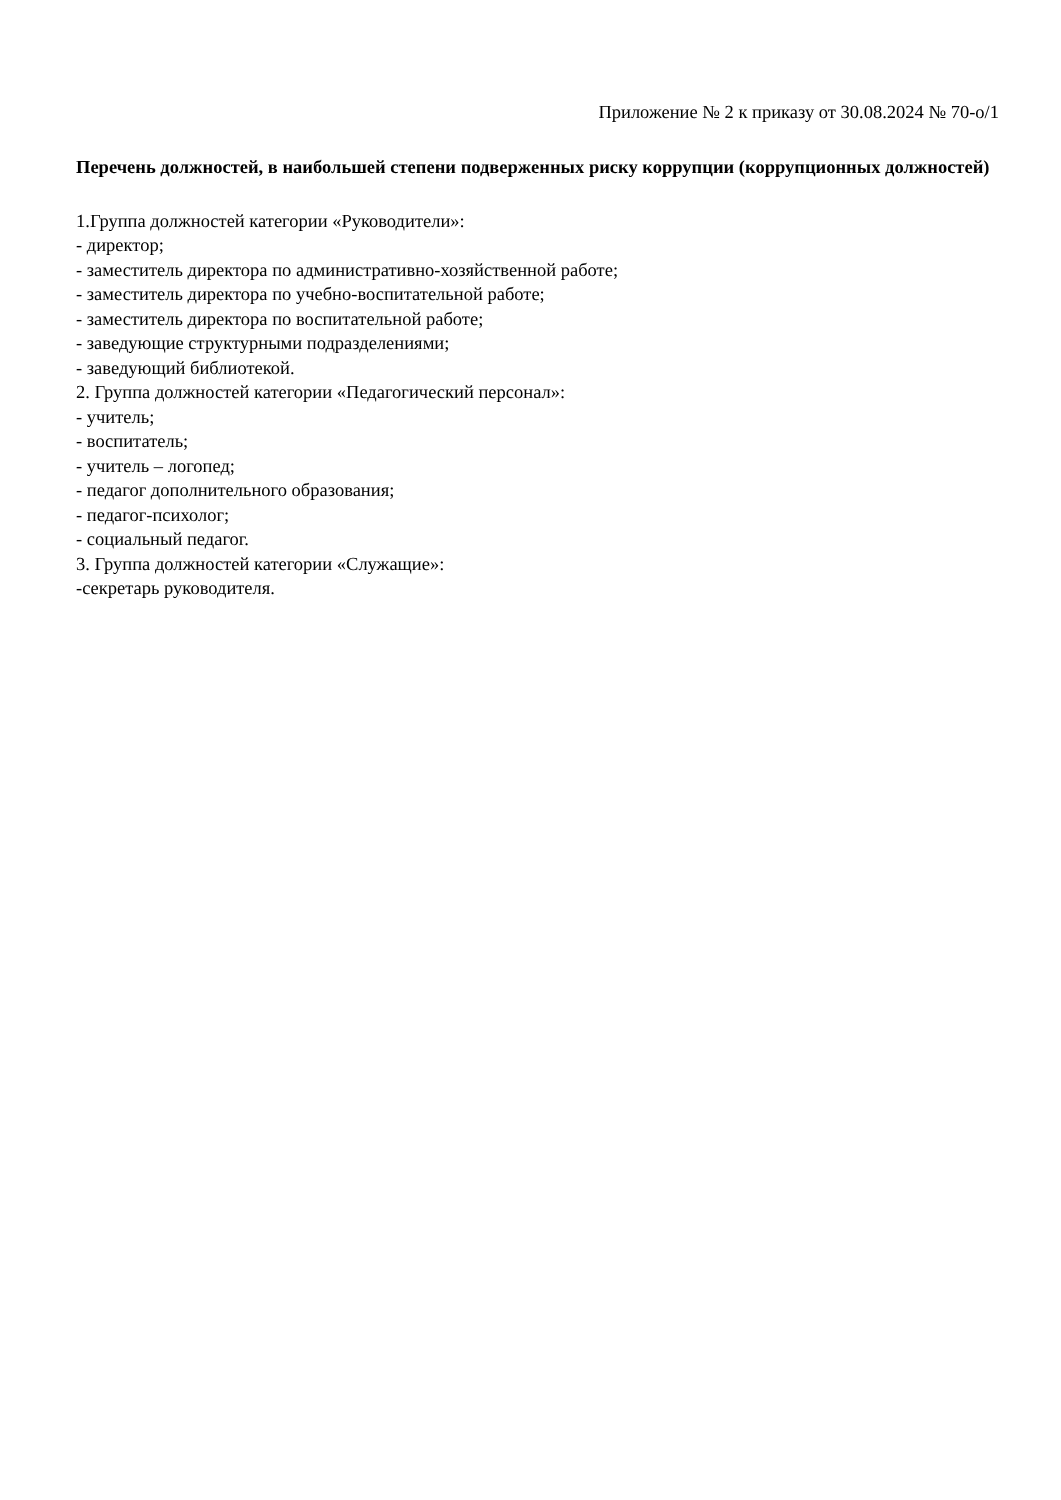Приложение № 2 к приказу от 30.08.2024 № 70-о/1
Перечень должностей, в наибольшей степени подверженных риску коррупции (коррупционных должностей)
1.Группа должностей категории «Руководители»:
- директор;
- заместитель директора по административно-хозяйственной работе;
- заместитель директора по учебно-воспитательной работе;
- заместитель директора по воспитательной работе;
- заведующие структурными подразделениями;
- заведующий библиотекой.
2. Группа должностей категории «Педагогический персонал»:
- учитель;
- воспитатель;
- учитель – логопед;
- педагог дополнительного образования;
- педагог-психолог;
- социальный педагог.
3. Группа должностей категории «Служащие»:
-секретарь руководителя.